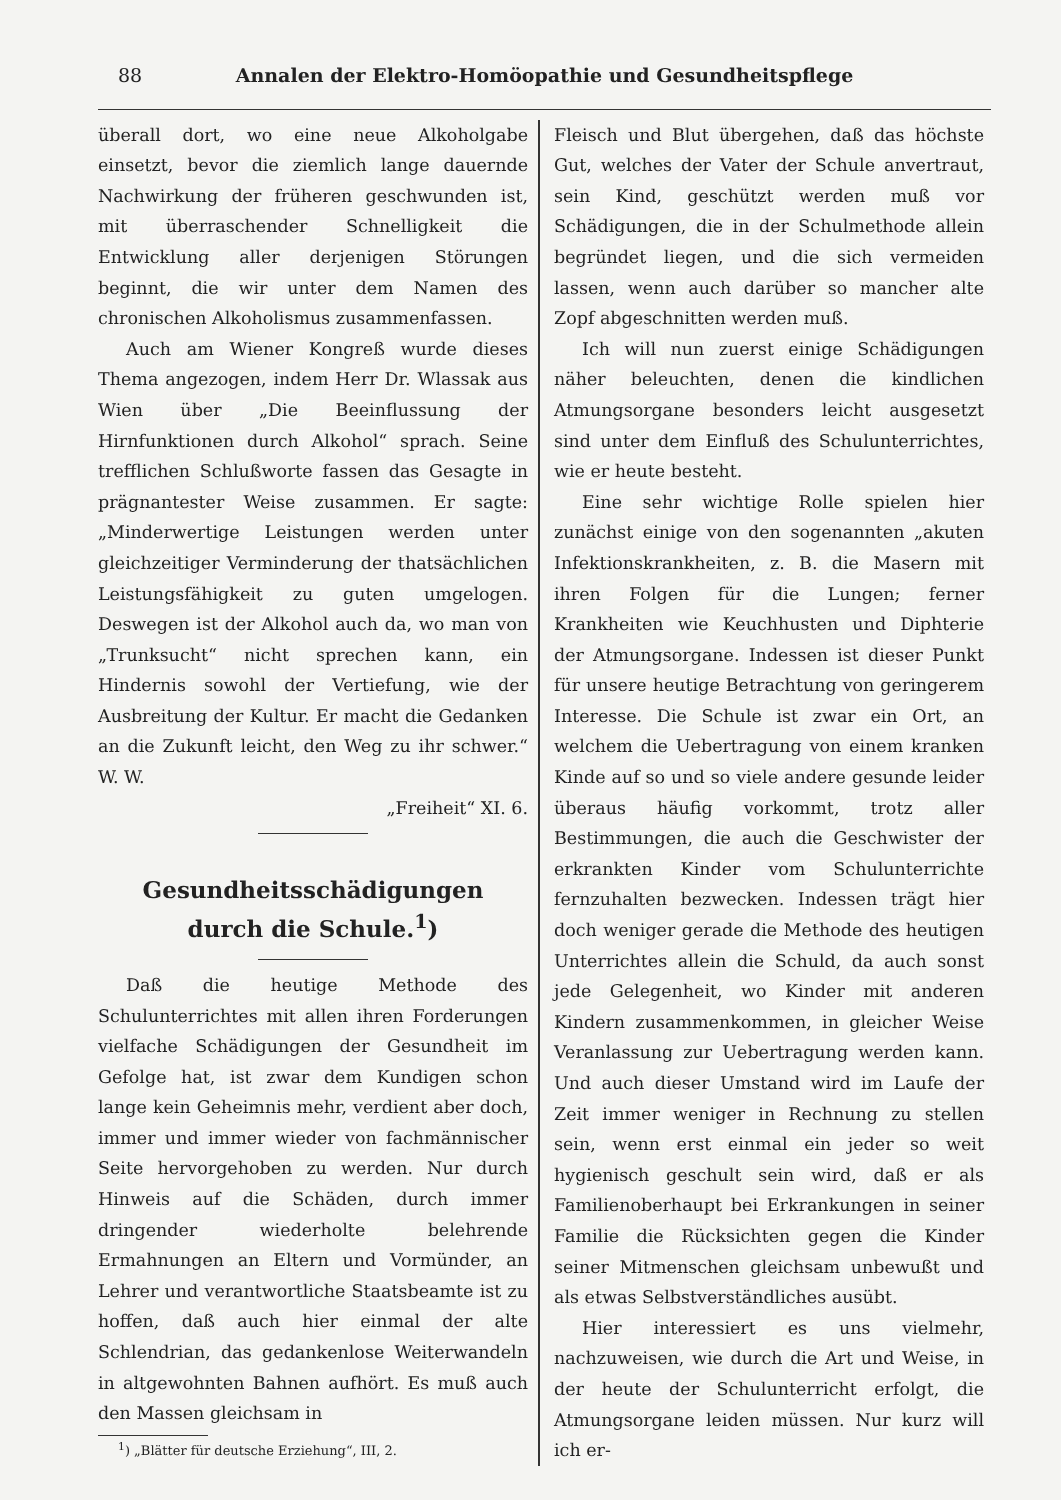88 Annalen der Elektro-Homöopathie und Gesundheitspflege
überall dort, wo eine neue Alkoholgabe einsetzt, bevor die ziemlich lange dauernde Nachwirkung der früheren geschwunden ist, mit überraschender Schnelligkeit die Entwicklung aller derjenigen Störungen beginnt, die wir unter dem Namen des chronischen Alkoholismus zusammenfassen.
Auch am Wiener Kongreß wurde dieses Thema angezogen, indem Herr Dr. Wlassak aus Wien über „Die Beeinflussung der Hirnfunktionen durch Alkohol“ sprach. Seine trefflichen Schlußworte fassen das Gesagte in prägnantester Weise zusammen. Er sagte: „Minderwertige Leistungen werden unter gleichzeitiger Verminderung der thatsächlichen Leistungsfähigkeit zu guten umgelogen. Deswegen ist der Alkohol auch da, wo man von „Trunksucht“ nicht sprechen kann, ein Hindernis sowohl der Vertiefung, wie der Ausbreitung der Kultur. Er macht die Gedanken an die Zukunft leicht, den Weg zu ihr schwer.“ W. W.
„Freiheit“ XI. 6.
Gesundheitsschädigungen
durch die Schule.<sup>1</sup>)
Daß die heutige Methode des Schulunterrichtes mit allen ihren Forderungen vielfache Schädigungen der Gesundheit im Gefolge hat, ist zwar dem Kundigen schon lange kein Geheimnis mehr, verdient aber doch, immer und immer wieder von fachmännischer Seite hervorgehoben zu werden. Nur durch Hinweis auf die Schäden, durch immer dringender wiederholte belehrende Ermahnungen an Eltern und Vormünder, an Lehrer und verantwortliche Staatsbeamte ist zu hoffen, daß auch hier einmal der alte Schlendrian, das gedankenlose Weiterwandeln in altgewohnten Bahnen aufhört. Es muß auch den Massen gleichsam in
<sup>1</sup>) „Blätter für deutsche Erziehung“, III, 2.
Fleisch und Blut übergehen, daß das höchste Gut, welches der Vater der Schule anvertraut, sein Kind, geschützt werden muß vor Schädigungen, die in der Schulmethode allein begründet liegen, und die sich vermeiden lassen, wenn auch darüber so mancher alte Zopf abgeschnitten werden muß.
Ich will nun zuerst einige Schädigungen näher beleuchten, denen die kindlichen Atmungsorgane besonders leicht ausgesetzt sind unter dem Einfluß des Schulunterrichtes, wie er heute besteht.
Eine sehr wichtige Rolle spielen hier zunächst einige von den sogenannten „akuten Infektionskrankheiten, z. B. die Masern mit ihren Folgen für die Lungen; ferner Krankheiten wie Keuchhusten und Diphterie der Atmungsorgane. Indessen ist dieser Punkt für unsere heutige Betrachtung von geringerem Interesse. Die Schule ist zwar ein Ort, an welchem die Uebertragung von einem kranken Kinde auf so und so viele andere gesunde leider überaus häufig vorkommt, trotz aller Bestimmungen, die auch die Geschwister der erkrankten Kinder vom Schulunterrichte fernzuhalten bezwecken. Indessen trägt hier doch weniger gerade die Methode des heutigen Unterrichtes allein die Schuld, da auch sonst jede Gelegenheit, wo Kinder mit anderen Kindern zusammenkommen, in gleicher Weise Veranlassung zur Uebertragung werden kann. Und auch dieser Umstand wird im Laufe der Zeit immer weniger in Rechnung zu stellen sein, wenn erst einmal ein jeder so weit hygienisch geschult sein wird, daß er als Familienoberhaupt bei Erkrankungen in seiner Familie die Rücksichten gegen die Kinder seiner Mitmenschen gleichsam unbewußt und als etwas Selbstverständliches ausübt.
Hier interessiert es uns vielmehr, nachzuweisen, wie durch die Art und Weise, in der heute der Schulunterricht erfolgt, die Atmungsorgane leiden müssen. Nur kurz will ich er-